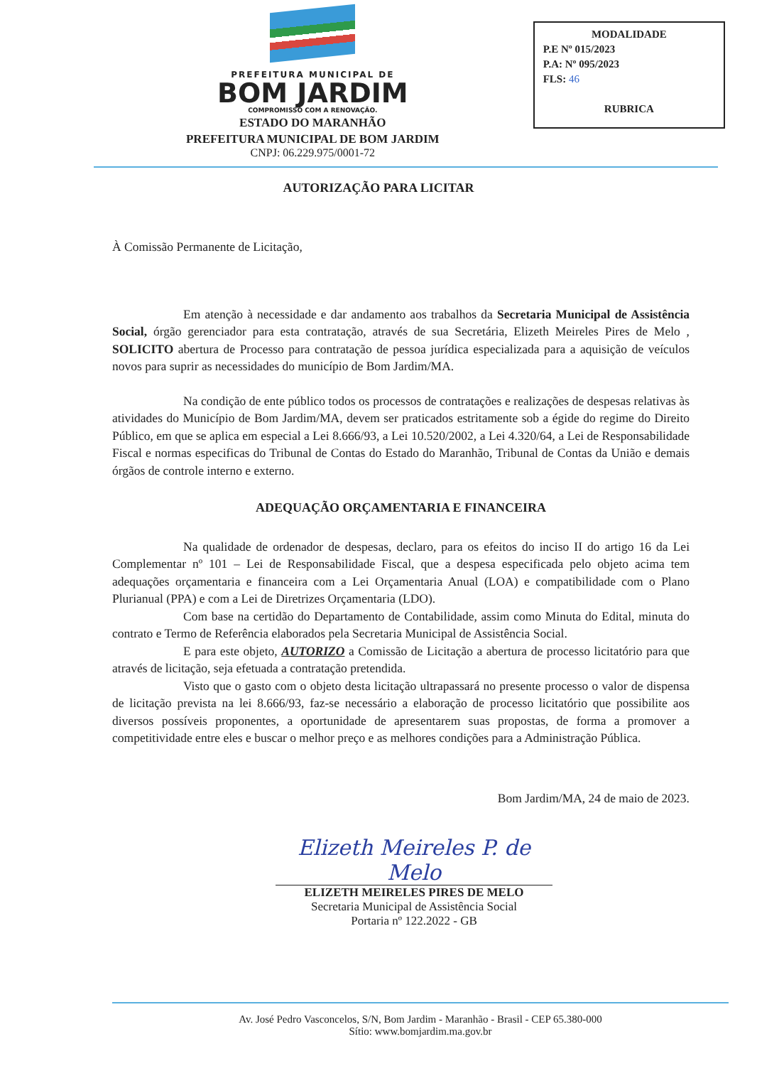PREFEITURA MUNICIPAL DE
BOM JARDIM
COMPROMISSO COM A RENOVAÇÃO.
ESTADO DO MARANHÃO
PREFEITURA MUNICIPAL DE BOM JARDIM
CNPJ: 06.229.975/0001-72
MODALIDADE
P.E Nº 015/2023
P.A: Nº 095/2023
FLS: 46
RUBRICA
AUTORIZAÇÃO PARA LICITAR
À Comissão Permanente de Licitação,
Em atenção à necessidade e dar andamento aos trabalhos da Secretaria Municipal de Assistência Social, órgão gerenciador para esta contratação, através de sua Secretária, Elizeth Meireles Pires de Melo , SOLICITO abertura de Processo para contratação de pessoa jurídica especializada para a aquisição de veículos novos para suprir as necessidades do município de Bom Jardim/MA.
Na condição de ente público todos os processos de contratações e realizações de despesas relativas às atividades do Município de Bom Jardim/MA, devem ser praticados estritamente sob a égide do regime do Direito Público, em que se aplica em especial a Lei 8.666/93, a Lei 10.520/2002, a Lei 4.320/64, a Lei de Responsabilidade Fiscal e normas especificas do Tribunal de Contas do Estado do Maranhão, Tribunal de Contas da União e demais órgãos de controle interno e externo.
ADEQUAÇÃO ORÇAMENTARIA E FINANCEIRA
Na qualidade de ordenador de despesas, declaro, para os efeitos do inciso II do artigo 16 da Lei Complementar nº 101 – Lei de Responsabilidade Fiscal, que a despesa especificada pelo objeto acima tem adequações orçamentaria e financeira com a Lei Orçamentaria Anual (LOA) e compatibilidade com o Plano Plurianual (PPA) e com a Lei de Diretrizes Orçamentaria (LDO).
Com base na certidão do Departamento de Contabilidade, assim como Minuta do Edital, minuta do contrato e Termo de Referência elaborados pela Secretaria Municipal de Assistência Social.
E para este objeto, AUTORIZO a Comissão de Licitação a abertura de processo licitatório para que através de licitação, seja efetuada a contratação pretendida.
Visto que o gasto com o objeto desta licitação ultrapassará no presente processo o valor de dispensa de licitação prevista na lei 8.666/93, faz-se necessário a elaboração de processo licitatório que possibilite aos diversos possíveis proponentes, a oportunidade de apresentarem suas propostas, de forma a promover a competitividade entre eles e buscar o melhor preço e as melhores condições para a Administração Pública.
Bom Jardim/MA, 24 de maio de 2023.
Elizeth Meireles P. de Melo
ELIZETH MEIRELES PIRES DE MELO
Secretaria Municipal de Assistência Social
Portaria nº 122.2022 - GB
Av. José Pedro Vasconcelos, S/N, Bom Jardim - Maranhão - Brasil - CEP 65.380-000
Sítio: www.bomjardim.ma.gov.br